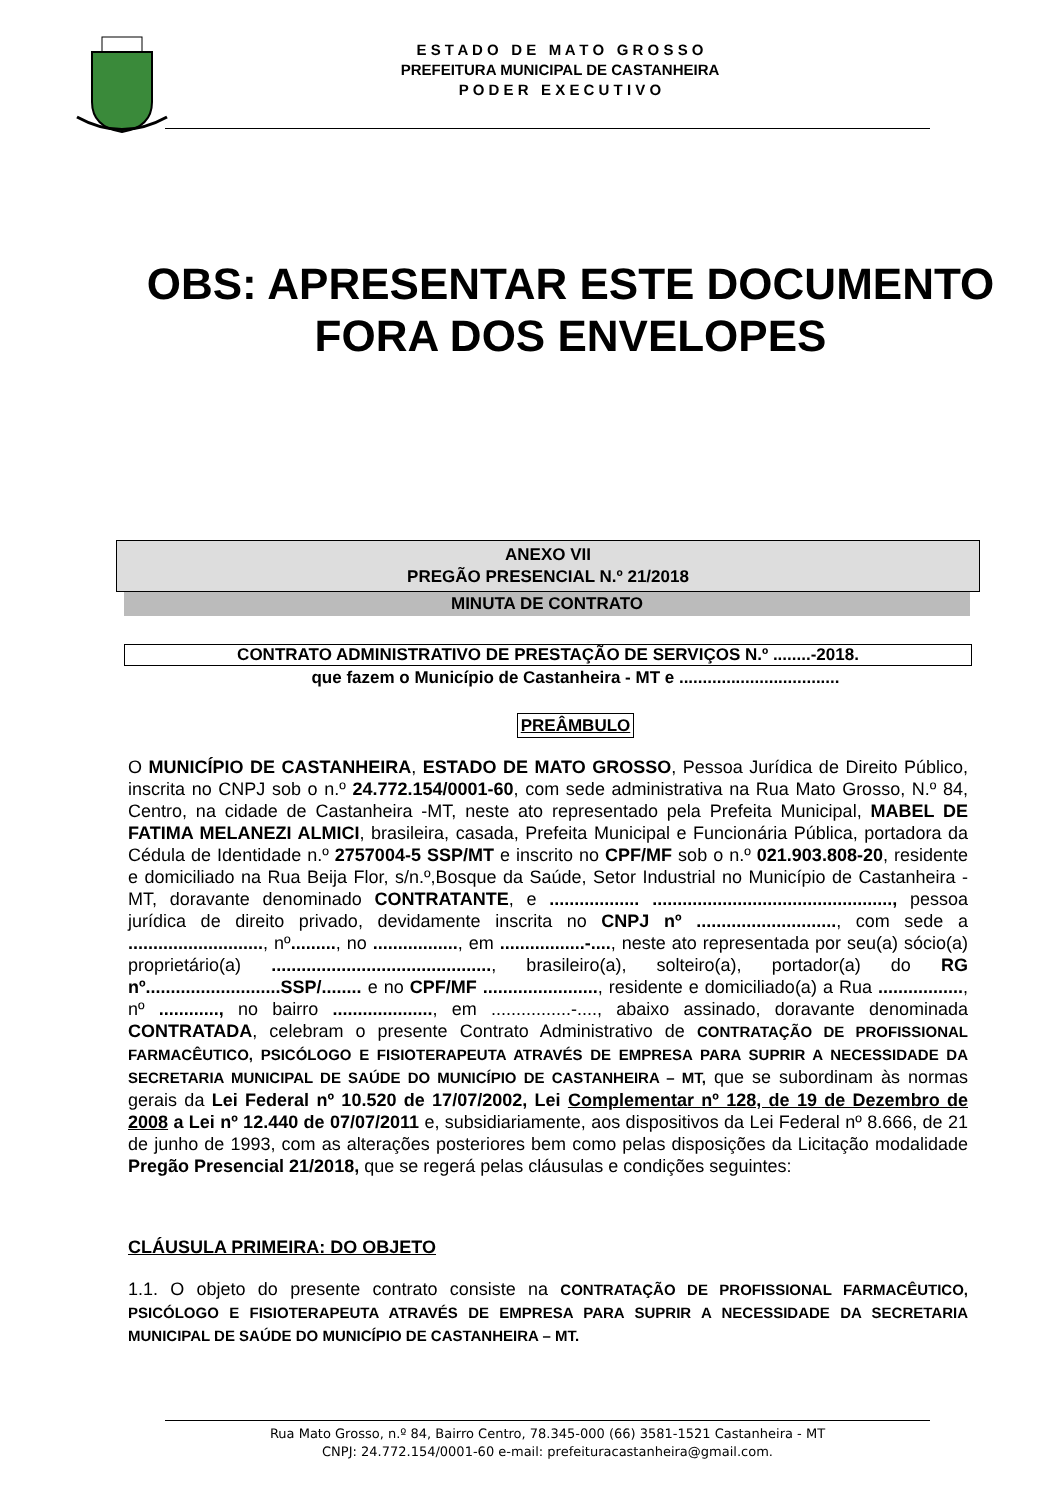E S T A D O D E M A T O G R O S S O
PREFEITURA MUNICIPAL DE CASTANHEIRA
P O D E R E X E C U T I V O
OBS: APRESENTAR ESTE DOCUMENTO
FORA DOS ENVELOPES
ANEXO VII
PREGÃO PRESENCIAL N.º 21/2018
MINUTA DE CONTRATO
CONTRATO ADMINISTRATIVO DE PRESTAÇÃO DE SERVIÇOS N.º ........-2018.
que fazem o Município de Castanheira - MT e ..................................
PREÂMBULO
O MUNICÍPIO DE CASTANHEIRA, ESTADO DE MATO GROSSO, Pessoa Jurídica de Direito Público, inscrita no CNPJ sob o n.º 24.772.154/0001-60, com sede administrativa na Rua Mato Grosso, N.º 84, Centro, na cidade de Castanheira -MT, neste ato representado pela Prefeita Municipal, MABEL DE FATIMA MELANEZI ALMICI, brasileira, casada, Prefeita Municipal e Funcionária Pública, portadora da Cédula de Identidade n.º 2757004-5 SSP/MT e inscrito no CPF/MF sob o n.º 021.903.808-20, residente e domiciliado na Rua Beija Flor, s/n.º,Bosque da Saúde, Setor Industrial no Município de Castanheira - MT, doravante denominado CONTRATANTE, e .................. ................................................, pessoa jurídica de direito privado, devidamente inscrita no CNPJ nº ............................, com sede a ..........................., nº........., no ................., em .................-...., neste ato representada por seu(a) sócio(a) proprietário(a) ............................................, brasileiro(a), solteiro(a), portador(a) do RG nº...........................SSP/........ e no CPF/MF ......................., residente e domiciliado(a) a Rua ................., nº ............, no bairro ...................., em ................-...., abaixo assinado, doravante denominada CONTRATADA, celebram o presente Contrato Administrativo de CONTRATAÇÃO DE PROFISSIONAL FARMACÊUTICO, PSICÓLOGO E FISIOTERAPEUTA ATRAVÉS DE EMPRESA PARA SUPRIR A NECESSIDADE DA SECRETARIA MUNICIPAL DE SAÚDE DO MUNICÍPIO DE CASTANHEIRA – MT, que se subordinam às normas gerais da Lei Federal nº 10.520 de 17/07/2002, Lei Complementar nº 128, de 19 de Dezembro de 2008 a Lei nº 12.440 de 07/07/2011 e, subsidiariamente, aos dispositivos da Lei Federal nº 8.666, de 21 de junho de 1993, com as alterações posteriores bem como pelas disposições da Licitação modalidade Pregão Presencial 21/2018, que se regerá pelas cláusulas e condições seguintes:
CLÁUSULA PRIMEIRA: DO OBJETO
1.1. O objeto do presente contrato consiste na CONTRATAÇÃO DE PROFISSIONAL FARMACÊUTICO, PSICÓLOGO E FISIOTERAPEUTA ATRAVÉS DE EMPRESA PARA SUPRIR A NECESSIDADE DA SECRETARIA MUNICIPAL DE SAÚDE DO MUNICÍPIO DE CASTANHEIRA – MT.
Rua Mato Grosso, n.º 84, Bairro Centro, 78.345-000 (66) 3581-1521 Castanheira - MT
CNPJ: 24.772.154/0001-60 e-mail: prefeituracastanheira@gmail.com.